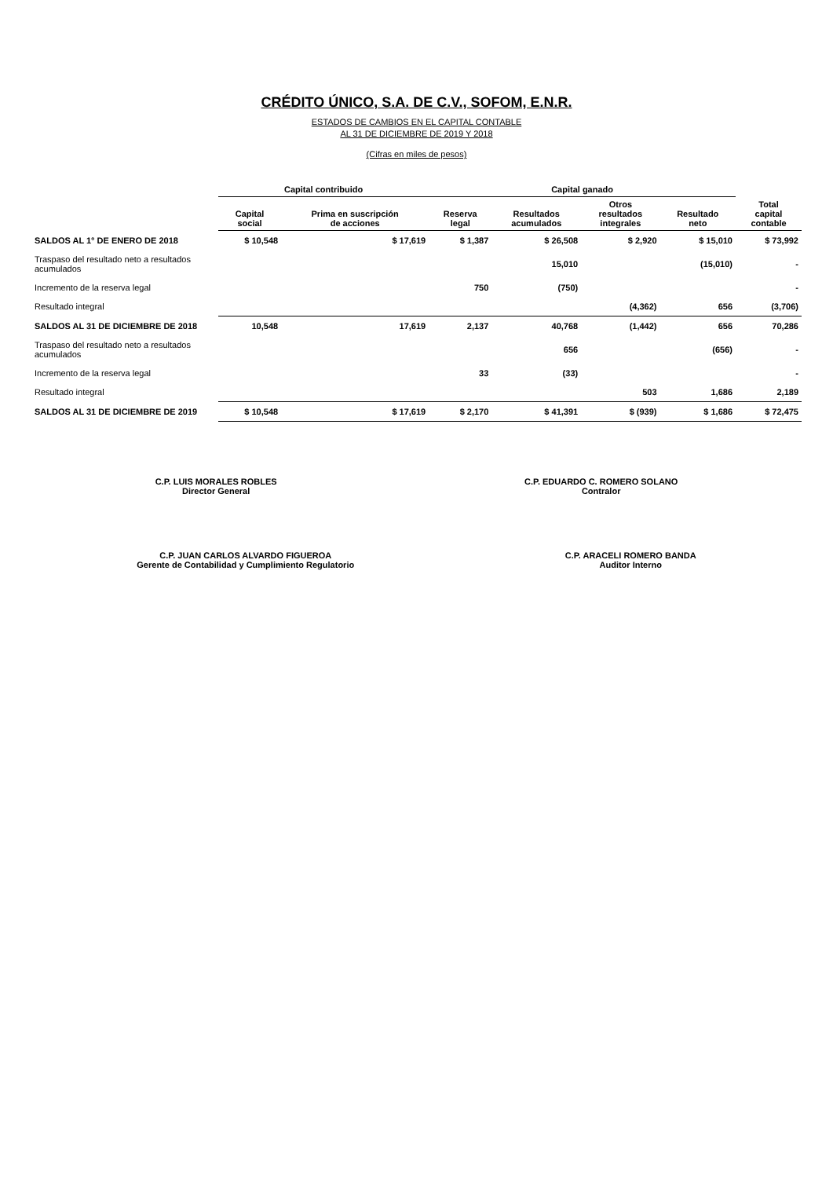CRÉDITO ÚNICO, S.A. DE C.V., SOFOM, E.N.R.
ESTADOS DE CAMBIOS EN EL CAPITAL CONTABLE
AL 31 DE DICIEMBRE DE 2019 Y 2018
(Cifras en miles de pesos)
| | Capital contribuido | | Capital ganado | | | | |
| --- | --- | --- | --- | --- | --- | --- | --- |
| | Capital social | Prima en suscripción de acciones | Reserva legal | Resultados acumulados | Otros resultados integrales | Resultado neto | Total capital contable |
| SALDOS AL 1° DE ENERO DE 2018 | $ 10,548 | $ 17,619 | $ 1,387 | $ 26,508 | $ 2,920 | $ 15,010 | $ 73,992 |
| Traspaso del resultado neto a resultados acumulados | | | | 15,010 | | (15,010) | - |
| Incremento de la reserva legal | | | 750 | (750) | | | - |
| Resultado integral | | | | | (4,362) | 656 | (3,706) |
| SALDOS AL 31 DE DICIEMBRE DE 2018 | 10,548 | 17,619 | 2,137 | 40,768 | (1,442) | 656 | 70,286 |
| Traspaso del resultado neto a resultados acumulados | | | | 656 | | (656) | - |
| Incremento de la reserva legal | | | 33 | (33) | | | - |
| Resultado integral | | | | | 503 | 1,686 | 2,189 |
| SALDOS AL 31 DE DICIEMBRE DE 2019 | $ 10,548 | $ 17,619 | $ 2,170 | $ 41,391 | $ (939) | $ 1,686 | $ 72,475 |
C.P. LUIS MORALES ROBLES
Director General
C.P. EDUARDO C. ROMERO SOLANO
Contralor
C.P. JUAN CARLOS ALVARDO FIGUEROA
Gerente de Contabilidad y Cumplimiento Regulatorio
C.P. ARACELI ROMERO BANDA
Auditor Interno